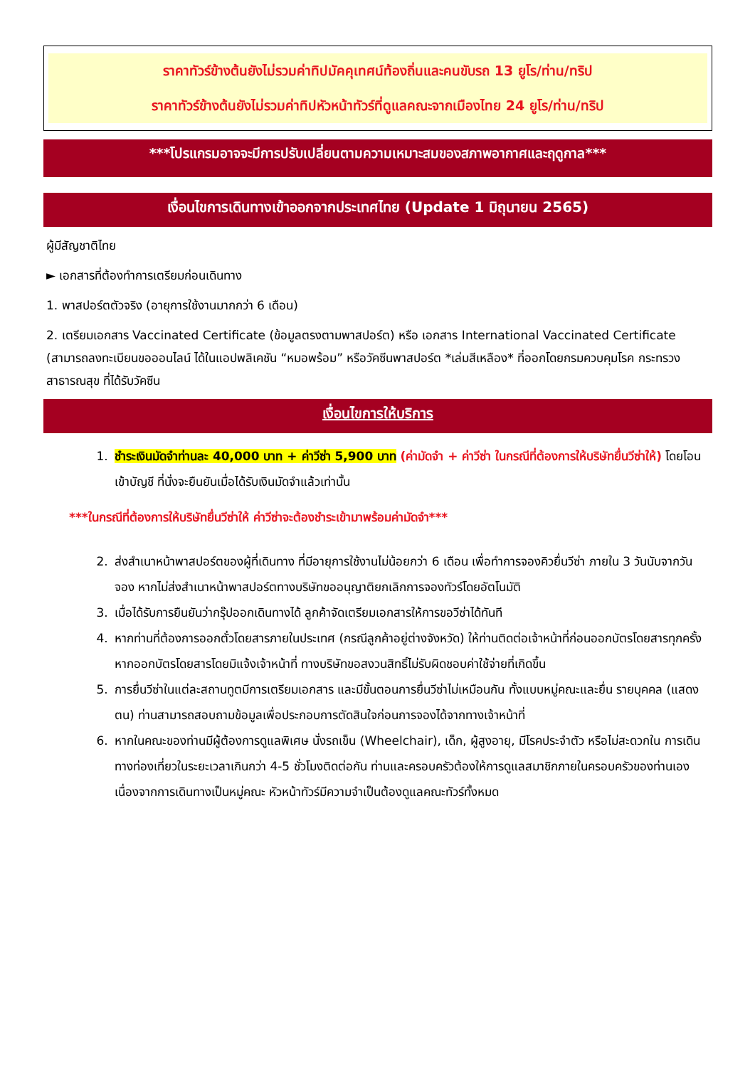ราคาทัวร์ข้างต้นยังไม่รวมค่าทิปมัคคุเทศน์ท้องถิ่นและคนขับรถ 13 ยูโร/ท่าน/ทริป
ราคาทัวร์ข้างต้นยังไม่รวมค่าทิปหัวหน้าทัวร์ที่ดูแลคณะจากเมืองไทย 24 ยูโร/ท่าน/ทริป
***โปรแกรมอาจจะมีการปรับเปลี่ยนตามความเหมาะสมของสภาพอากาศและฤดูกาล***
เงื่อนไขการเดินทางเข้าออกจากประเทศไทย (Update 1 มิถุนายน 2565)
ผู้มีสัญชาติไทย
► เอกสารที่ต้องทำการเตรียมก่อนเดินทาง
1. พาสปอร์ตตัวจริง (อายุการใช้งานมากกว่า 6 เดือน)
2. เตรียมเอกสาร Vaccinated Certificate (ข้อมูลตรงตามพาสปอร์ต) หรือ เอกสาร International Vaccinated Certificate (สามารถลงทะเบียนขอออนไลน์ ได้ในแอปพลิเคชัน “หมอพร้อม” หรือวัคซีนพาสปอร์ต *เล่มสีเหลือง* ที่ออกโดยกรมควบคุมโรค กระทรวงสาธารณสุข ที่ได้รับวัคซีน
เงื่อนไขการให้บริการ
1. ชำระเงินมัดจำท่านละ 40,000 บาท + ค่าวีซ่า 5,900 บาท (ค่ามัดจำ + ค่าวีซ่า ในกรณีที่ต้องการให้บริษัทยื่นวีซ่าให้) โดยโอนเข้าบัญชี ที่นั่งจะยืนยันเมื่อได้รับเงินมัดจำแล้วเท่านั้น
***ในกรณีที่ต้องการให้บริษัทยื่นวีซ่าให้ ค่าวีซ่าจะต้องชำระเข้ามาพร้อมค่ามัดจำ***
2. ส่งสำเนาหน้าพาสปอร์ตของผู้ที่เดินทาง ที่มีอายุการใช้งานไม่น้อยกว่า 6 เดือน เพื่อทำการจองคิวยื่นวีซ่า ภายใน 3 วันนับจากวันจอง หากไม่ส่งสำเนาหน้าพาสปอร์ตทางบริษัทขออนุญาติยกเลิกการจองทัวร์โดยอัตโนมัติ
3. เมื่อได้รับการยืนยันว่ากรุ๊ปออกเดินทางได้ ลูกค้าจัดเตรียมเอกสารให้การขอวีซ่าได้ทันที
4. หากท่านที่ต้องการออกตั๋วโดยสารภายในประเทศ (กรณีลูกค้าอยู่ต่างจังหวัด) ให้ท่านติดต่อเจ้าหน้าที่ก่อนออกบัตรโดยสารทุกครั้ง หากออกบัตรโดยสารโดยมิแจ้งเจ้าหน้าที่ ทางบริษัทขอสงวนสิทธิ์ไม่รับผิดชอบค่าใช้จ่ายที่เกิดขึ้น
5. การยื่นวีซ่าในแต่ละสถานทูตมีการเตรียมเอกสาร และมีขั้นตอนการยื่นวีซ่าไม่เหมือนกัน ทั้งแบบหมู่คณะและยื่น รายบุคคล (แสดงตน) ท่านสามารถสอบถามข้อมูลเพื่อประกอบการตัดสินใจก่อนการจองได้จากทางเจ้าหน้าที่
6. หากในคณะของท่านมีผู้ต้องการดูแลพิเศษ นั่งรถเข็น (Wheelchair), เด็ก, ผู้สูงอายุ, มีโรคประจำตัว หรือไม่สะดวกใน การเดินทางท่องเที่ยวในระยะเวลาเกินกว่า 4-5 ชั่วโมงติดต่อกัน ท่านและครอบครัวต้องให้การดูแลสมาชิกภายในครอบครัวของท่านเอง เนื่องจากการเดินทางเป็นหมู่คณะ หัวหน้าทัวร์มีความจำเป็นต้องดูแลคณะทัวร์ทั้งหมด